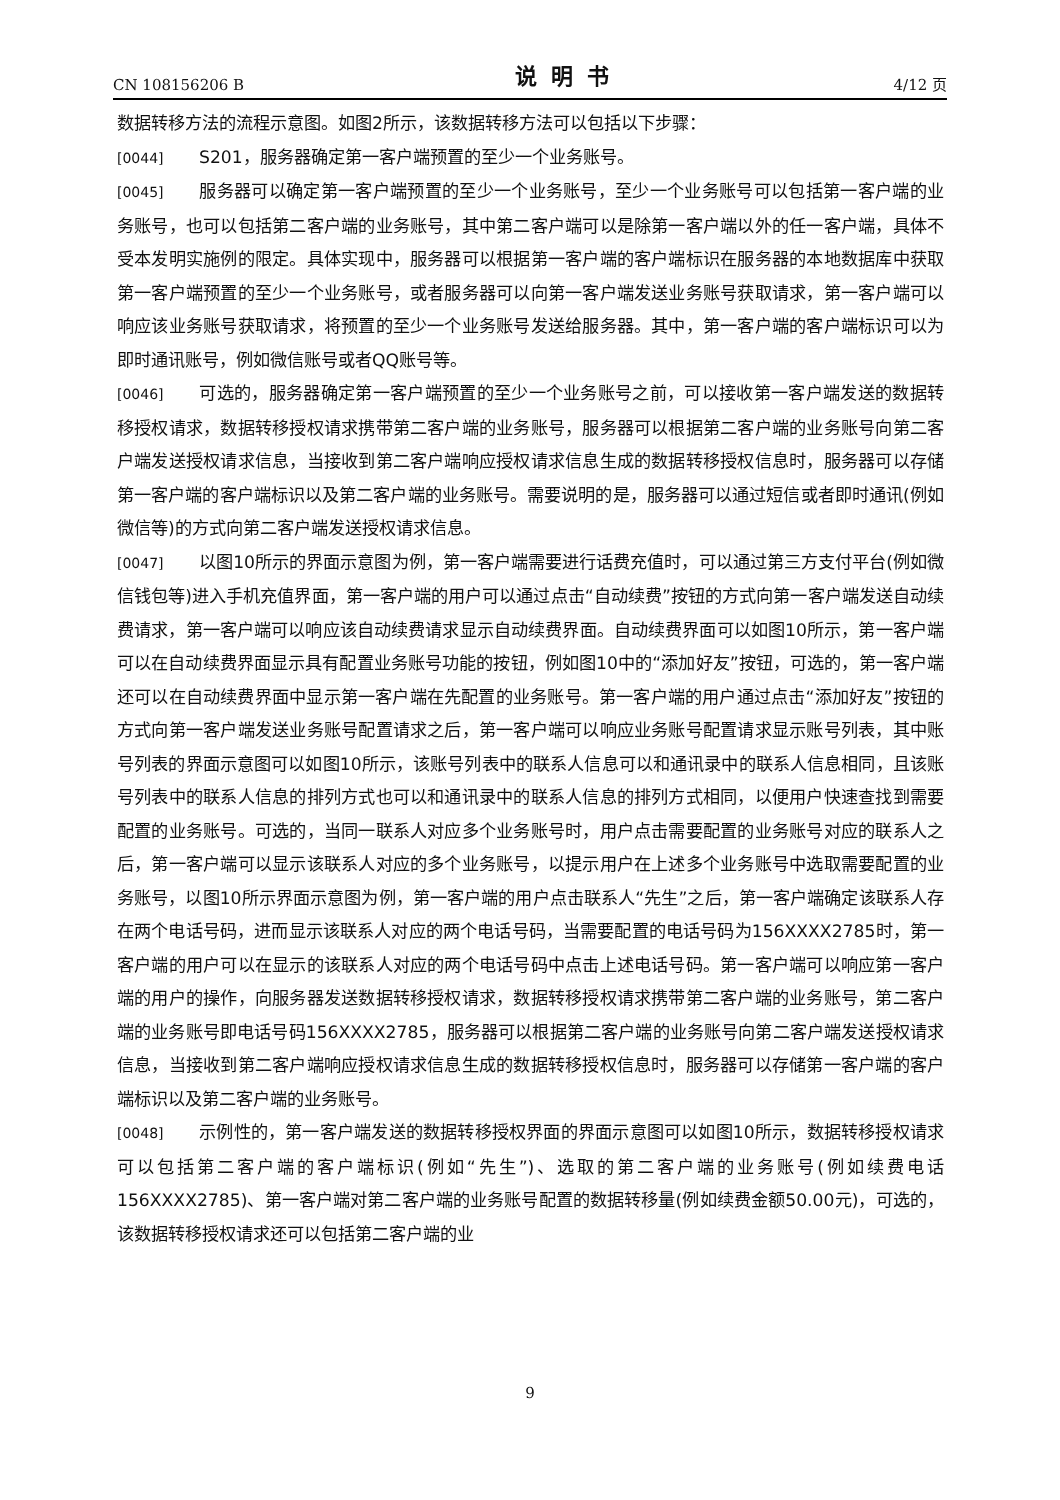CN 108156206 B 说明书 4/12 页
数据转移方法的流程示意图。如图2所示，该数据转移方法可以包括以下步骤：
[0044] S201，服务器确定第一客户端预置的至少一个业务账号。
[0045] 服务器可以确定第一客户端预置的至少一个业务账号，至少一个业务账号可以包括第一客户端的业务账号，也可以包括第二客户端的业务账号，其中第二客户端可以是除第一客户端以外的任一客户端，具体不受本发明实施例的限定。具体实现中，服务器可以根据第一客户端的客户端标识在服务器的本地数据库中获取第一客户端预置的至少一个业务账号，或者服务器可以向第一客户端发送业务账号获取请求，第一客户端可以响应该业务账号获取请求，将预置的至少一个业务账号发送给服务器。其中，第一客户端的客户端标识可以为即时通讯账号，例如微信账号或者QQ账号等。
[0046] 可选的，服务器确定第一客户端预置的至少一个业务账号之前，可以接收第一客户端发送的数据转移授权请求，数据转移授权请求携带第二客户端的业务账号，服务器可以根据第二客户端的业务账号向第二客户端发送授权请求信息，当接收到第二客户端响应授权请求信息生成的数据转移授权信息时，服务器可以存储第一客户端的客户端标识以及第二客户端的业务账号。需要说明的是，服务器可以通过短信或者即时通讯(例如微信等)的方式向第二客户端发送授权请求信息。
[0047] 以图10所示的界面示意图为例，第一客户端需要进行话费充值时，可以通过第三方支付平台(例如微信钱包等)进入手机充值界面，第一客户端的用户可以通过点击“自动续费”按钮的方式向第一客户端发送自动续费请求，第一客户端可以响应该自动续费请求显示自动续费界面。自动续费界面可以如图10所示，第一客户端可以在自动续费界面显示具有配置业务账号功能的按钮，例如图10中的“添加好友”按钮，可选的，第一客户端还可以在自动续费界面中显示第一客户端在先配置的业务账号。第一客户端的用户通过点击“添加好友”按钮的方式向第一客户端发送业务账号配置请求之后，第一客户端可以响应业务账号配置请求显示账号列表，其中账号列表的界面示意图可以如图10所示，该账号列表中的联系人信息可以和通讯录中的联系人信息相同，且该账号列表中的联系人信息的排列方式也可以和通讯录中的联系人信息的排列方式相同，以便用户快速查找到需要配置的业务账号。可选的，当同一联系人对应多个业务账号时，用户点击需要配置的业务账号对应的联系人之后，第一客户端可以显示该联系人对应的多个业务账号，以提示用户在上述多个业务账号中选取需要配置的业务账号，以图10所示界面示意图为例，第一客户端的用户点击联系人“先生”之后，第一客户端确定该联系人存在两个电话号码，进而显示该联系人对应的两个电话号码，当需要配置的电话号码为156XXXX2785时，第一客户端的用户可以在显示的该联系人对应的两个电话号码中点击上述电话号码。第一客户端可以响应第一客户端的用户的操作，向服务器发送数据转移授权请求，数据转移授权请求携带第二客户端的业务账号，第二客户端的业务账号即电话号码156XXXX2785，服务器可以根据第二客户端的业务账号向第二客户端发送授权请求信息，当接收到第二客户端响应授权请求信息生成的数据转移授权信息时，服务器可以存储第一客户端的客户端标识以及第二客户端的业务账号。
[0048] 示例性的，第一客户端发送的数据转移授权界面的界面示意图可以如图10所示，数据转移授权请求可以包括第二客户端的客户端标识(例如“先生”)、选取的第二客户端的业务账号(例如续费电话156XXXX2785)、第一客户端对第二客户端的业务账号配置的数据转移量(例如续费金额50.00元)，可选的，该数据转移授权请求还可以包括第二客户端的业
9